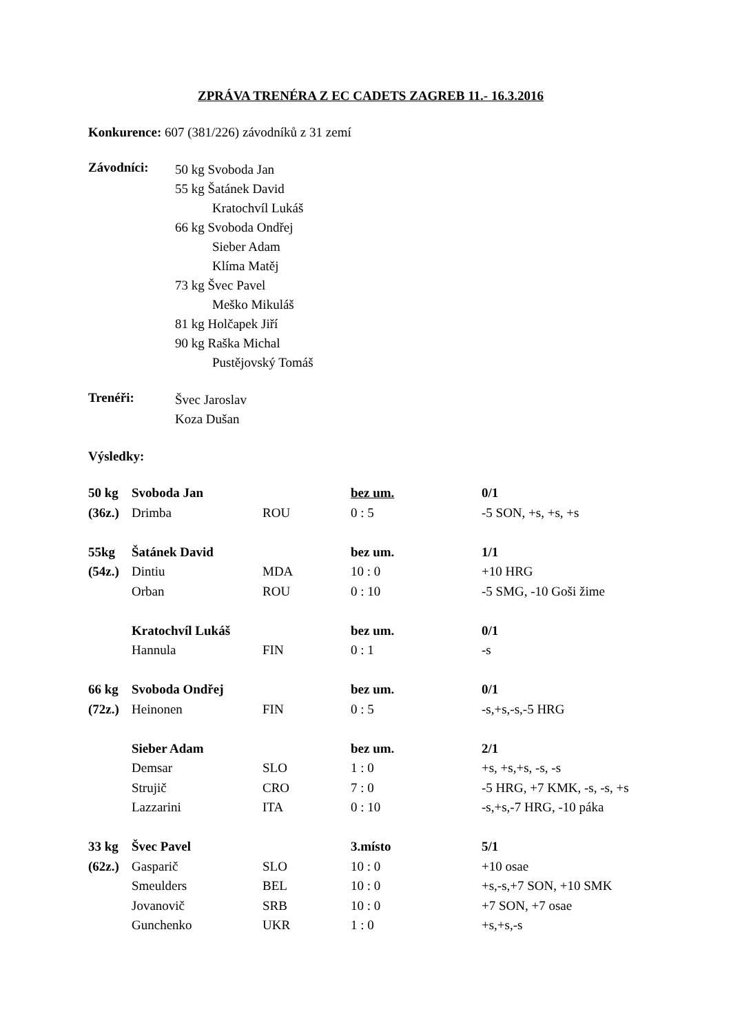ZPRÁVA TRENÉRA Z EC CADETS ZAGREB 11.- 16.3.2016
Konkurence: 607 (381/226) závodníků z 31 zemí
Závodníci:
50 kg Svoboda Jan
55 kg Šatánek David
Kratochvíl Lukáš
66 kg Svoboda Ondřej
Sieber Adam
Klíma Matěj
73 kg Švec Pavel
Meško Mikuláš
81 kg Holčapek Jiří
90 kg Raška Michal
Pustějovský Tomáš
Trenéři:
Švec Jaroslav
Koza Dušan
Výsledky:
| 50 kg | Svoboda Jan | | bez um. | 0/1 |
| (36z.) | Drimba | ROU | 0 : 5 | -5 SON, +s, +s, +s |
| 55kg | Šatánek David | | bez um. | 1/1 |
| (54z.) | Dintiu | MDA | 10 : 0 | +10 HRG |
| | Orban | ROU | 0 : 10 | -5 SMG, -10 Goši žime |
| | Kratochvíl Lukáš | | bez um. | 0/1 |
| | Hannula | FIN | 0 : 1 | -s |
| 66 kg | Svoboda Ondřej | | bez um. | 0/1 |
| (72z.) | Heinonen | FIN | 0 : 5 | -s,+s,-s,-5 HRG |
| | Sieber Adam | | bez um. | 2/1 |
| | Demsar | SLO | 1 : 0 | +s, +s,+s, -s, -s |
| | Strujič | CRO | 7 : 0 | -5 HRG, +7 KMK, -s, -s, +s |
| | Lazzarini | ITA | 0 : 10 | -s,+s,-7 HRG, -10 páka |
| 33 kg | Švec Pavel | | 3.místo | 5/1 |
| (62z.) | Gasparič | SLO | 10 : 0 | +10 osae |
| | Smeulders | BEL | 10 : 0 | +s,-s,+7 SON, +10 SMK |
| | Jovanovič | SRB | 10 : 0 | +7 SON, +7 osae |
| | Gunchenko | UKR | 1 : 0 | +s,+s,-s |